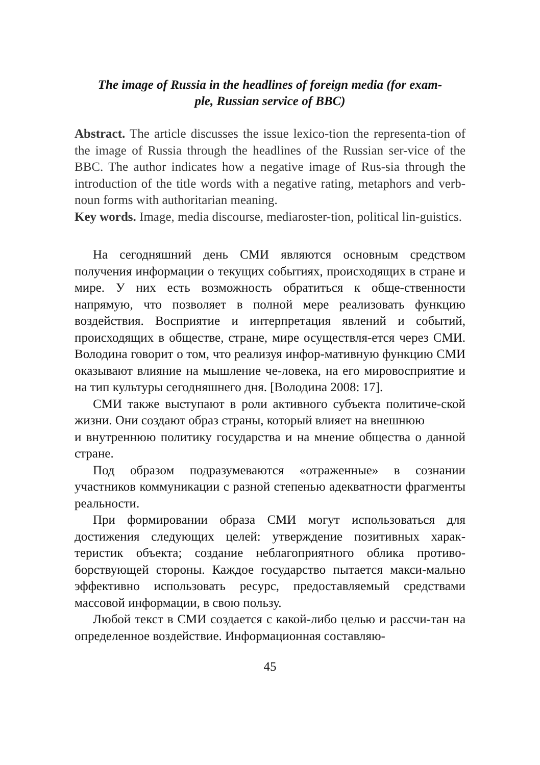The image of Russia in the headlines of foreign media (for exam-
ple, Russian service of BBC)
Abstract. The article discusses the issue lexico-tion the representa-tion of the image of Russia through the headlines of the Russian ser-vice of the BBC. The author indicates how a negative image of Rus-sia through the introduction of the title words with a negative rating, metaphors and verb-noun forms with authoritarian meaning.
Key words. Image, media discourse, mediaroster-tion, political lin-guistics.
На сегодняшний день СМИ являются основным средством получения информации о текущих событиях, происходящих в стране и мире. У них есть возможность обратиться к обще-ственности напрямую, что позволяет в полной мере реализовать функцию воздействия. Восприятие и интерпретация явлений и событий, происходящих в обществе, стране, мире осуществля-ется через СМИ. Володина говорит о том, что реализуя инфор-мативную функцию СМИ оказывают влияние на мышление че-ловека, на его мировосприятие и на тип культуры сегодняшнего дня. [Володина 2008: 17].
СМИ также выступают в роли активного субъекта политиче-ской жизни. Они создают образ страны, который влияет на внешнюю
и внутреннюю политику государства и на мнение общества о данной стране.
Под образом подразумеваются «отраженные» в сознании участников коммуникации с разной степенью адекватности фрагменты реальности.
При формировании образа СМИ могут использоваться для достижения следующих целей: утверждение позитивных харак-теристик объекта; создание неблагоприятного облика противо-борствующей стороны. Каждое государство пытается макси-мально эффективно использовать ресурс, предоставляемый средствами массовой информации, в свою пользу.
Любой текст в СМИ создается с какой-либо целью и рассчи-тан на определенное воздействие. Информационная составляю-
45